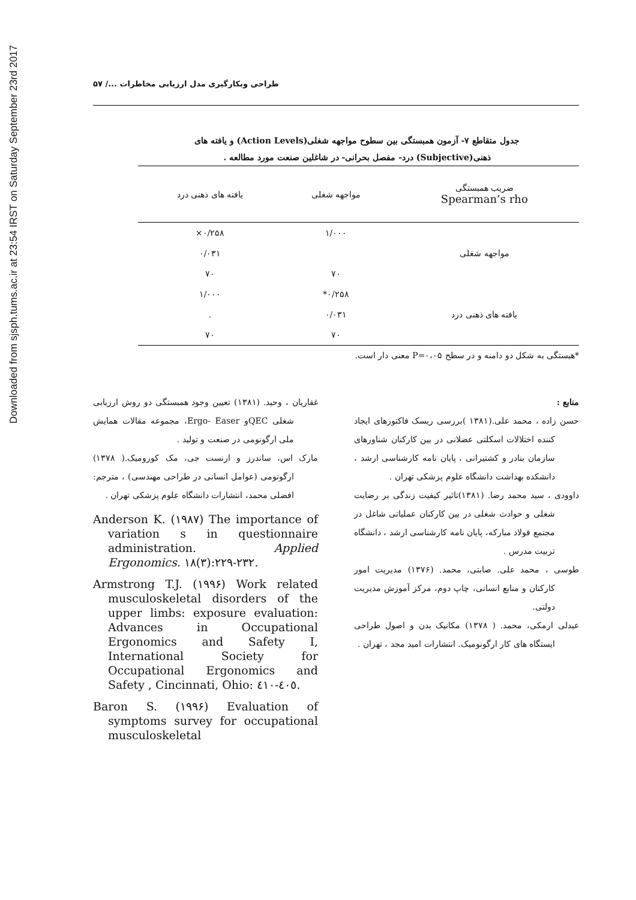Downloaded from sjsph.tums.ac.ir at 23:54 IRST on Saturday September 23rd 2017
طراحی وبکارگیری مدل ارزیابی مخاطرات .../ ۵۷
جدول متقاطع ۷- آزمون همبستگی بین سطوح مواجهه شغلی(Action Levels) و یافته های
ذهنی(Subjective) درد- مفصل بحرانی- در شاغلین صنعت مورد مطالعه .
| ضریب همبستگی Spearman’s rho | مواجهه شغلی | یافته های ذهنی درد |
| --- | --- | --- |
| | ۱/۰۰۰ | ۰/۲۵۸× |
| مواجهه شغلی | | ۰/۰۳۱ |
| | ۷۰ | ۷۰ |
| | ۰/۲۵۸* | ۱/۰۰۰ |
| یافته های ذهنی درد | ۰/۰۳۱ | . |
| | ۷۰ | ۷۰ |
*هبستگی به شکل دو دامنه و در سطح P=۰،۰۵ معنی دار است.
منابع :
حسن زاده ، محمد علی.(۱۳۸۱ )بررسی ریسک فاکتورهای ایجاد کننده اختلالات اسکلتی عضلانی در بین کارکنان شناورهای سازمان بنادر و کشتیرانی ، پایان نامه کارشناسی ارشد ، دانشکده بهداشت دانشگاه علوم پزشکی تهران .
داوودی ، سید محمد رضا. (۱۳۸۱)تاثیر کیفیت زندگی بر رضایت شغلی و حوادث شغلی در بین کارکنان عملیاتی شاغل در مجتمع فولاد مبارکه، پایان نامه کارشناسی ارشد ، دانشگاه تربیت مدرس .
طوسی ، محمد علی. صابتی، محمد. (۱۳۷۶) مدیریت امور کارکنان و منابع انسانی، چاپ دوم، مرکز آموزش مدیریت دولتی.
عبدلی ارمکی، محمد. ( ۱۳۷۸) مکانیک بدن و اصول طراحی ایستگاه های کار ارگونومیک. انتشارات امید مجد ، تهران .
غفاریان ، وحید. (۱۳۸۱) تعیین وجود همبستگی دو روش ارزیابی شغلی QECو Ergo- Easer، مجموعه مقالات همایش ملی ارگونومی در صنعت و تولید .
مارک اس، ساندرز و ارنست جی، مک کورومیک.( ۱۳۷۸) ارگونومی (عوامل انسانی در طراحی مهندسی) ، مترجم: افضلی محمد، انتشارات دانشگاه علوم پزشکی تهران .
Anderson K. (۱۹۸۷) The importance of variation s in questionnaire administration. Applied Ergonomics. ۱۸(۳):۲۲۹-۲۳۲.
Armstrong T.J. (۱۹۹۶) Work related musculoskeletal disorders of the upper limbs: exposure evaluation: Advances in Occupational Ergonomics and Safety I, International Society for Occupational Ergonomics and Safety , Cincinnati, Ohio: ٤٠٥-٤١٠.
Baron S. (۱۹۹۶) Evaluation of symptoms survey for occupational musculoskeletal